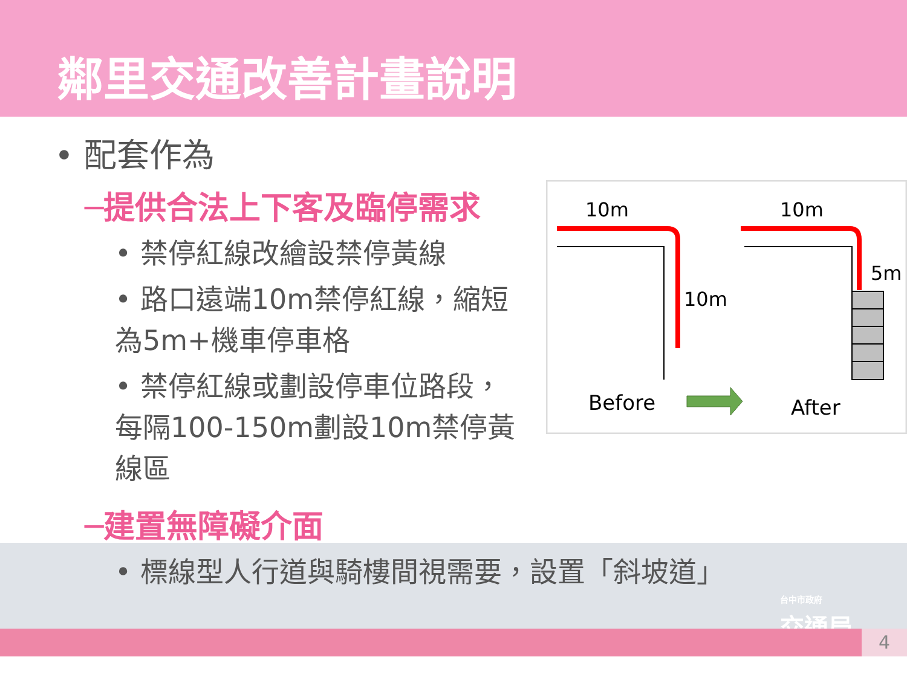鄰里交通改善計畫說明
• 配套作為
─提供合法上下客及臨停需求
• 禁停紅線改繪設禁停黃線
• 路口遠端10m禁停紅線，縮短為5m+機車停車格
• 禁停紅線或劃設停車位路段，每隔100-150m劃設10m禁停黃線區
─建置無障礙介面
• 標線型人行道與騎樓間視需要，設置「斜坡道」
10m
10m
10m
5m
Before
After
台中市政府
交通局
4